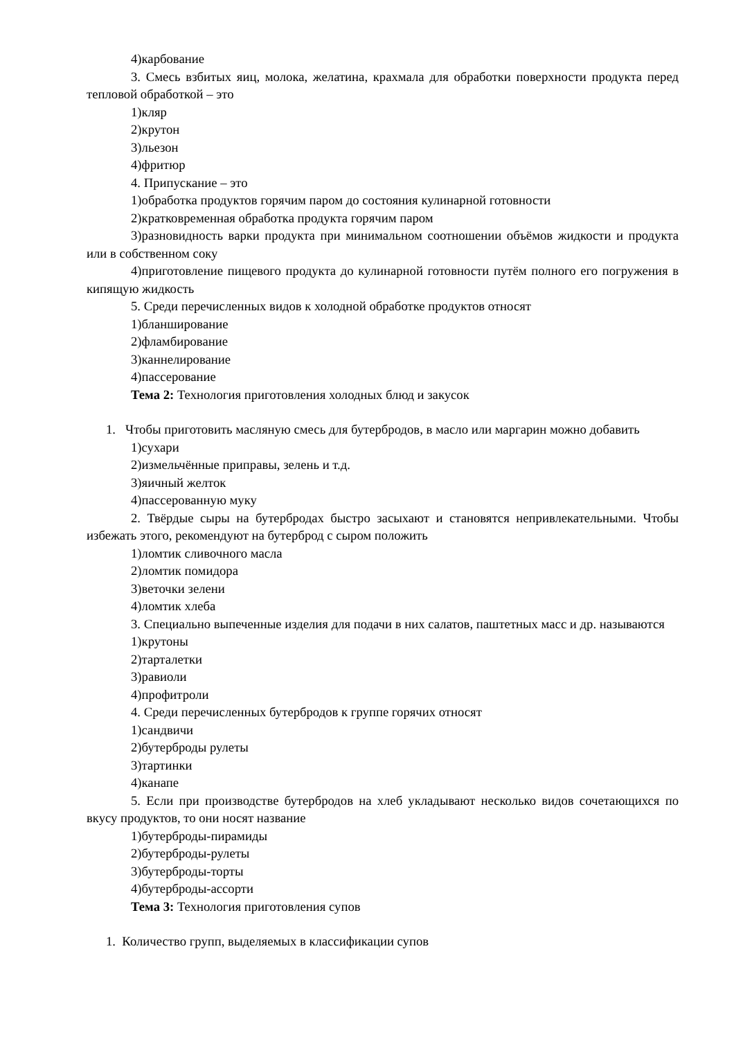4)карбование
3. Смесь взбитых яиц, молока, желатина, крахмала для обработки поверхности продукта перед тепловой обработкой – это
1)кляр
2)крутон
3)льезон
4)фритюр
4. Припускание – это
1)обработка продуктов горячим паром до состояния кулинарной готовности
2)кратковременная обработка продукта горячим паром
3)разновидность варки продукта при минимальном соотношении объёмов жидкости и продукта или в собственном соку
4)приготовление пищевого продукта до кулинарной готовности путём полного его погружения в кипящую жидкость
5. Среди перечисленных видов к холодной обработке продуктов относят
1)бланширование
2)фламбирование
3)каннелирование
4)пассерование
Тема 2: Технология приготовления холодных блюд и закусок
1. Чтобы приготовить масляную смесь для бутербродов, в масло или маргарин можно добавить
1)сухари
2)измельчённые приправы, зелень и т.д.
3)яичный желток
4)пассерованную муку
2. Твёрдые сыры на бутербродах быстро засыхают и становятся непривлекательными. Чтобы избежать этого, рекомендуют на бутерброд с сыром положить
1)ломтик сливочного масла
2)ломтик помидора
3)веточки зелени
4)ломтик хлеба
3. Специально выпеченные изделия для подачи в них салатов, паштетных масс и др. называются
1)крутоны
2)тарталетки
3)равиоли
4)профитроли
4. Среди перечисленных бутербродов к группе горячих относят
1)сандвичи
2)бутерброды рулеты
3)тартинки
4)канапе
5. Если при производстве бутербродов на хлеб укладывают несколько видов сочетающихся по вкусу продуктов, то они носят название
1)бутерброды-пирамиды
2)бутерброды-рулеты
3)бутерброды-торты
4)бутерброды-ассорти
Тема 3: Технология приготовления супов
1. Количество групп, выделяемых в классификации супов